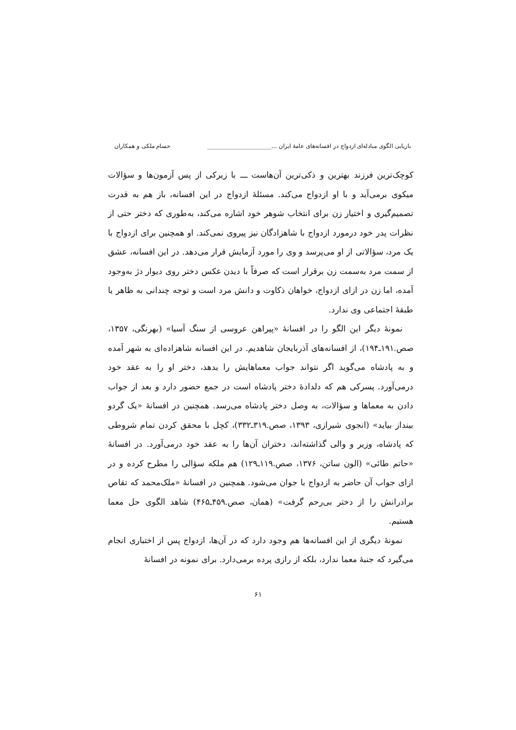بازیابی الگوی مبادله‌ای ازدواج در افسانه‌های عامۀ ایران ...______________________ حسام ملکی و همکاران
کوچک‌ترین فرزند بهترین و ذکی‌ترین آن‌هاست ـــ با زیرکی از پس آزمون‌ها و سؤالات میکوی برمی‌آید و با او ازدواج می‌کند. مسئلۀ ازدواج در این افسانه، باز هم به قدرت تصمیم‌گیری و اختیار زن برای انتخاب شوهر خود اشاره می‌کند، به‌طوری که دختر حتی از نظرات پدر خود درمورد ازدواج با شاهزادگان نیز پیروی نمی‌کند. او همچنین برای ازدواج با یک مرد، سؤالاتی از او می‌پرسد و وی را مورد آزمایش قرار می‌دهد. در این افسانه، عشق از سمت مرد به‌سمت زن برقرار است که صرفاً با دیدن عکس دختر روی دیوار دژ به‌وجود آمده، اما زن در ازای ازدواج، خواهان ذکاوت و دانش مرد است و توجه چندانی به ظاهر یا طبقۀ اجتماعی وی ندارد.
نمونۀ دیگر این الگو را در افسانۀ «پیراهن عروسی از سنگ آسیا» (بهرنگی، ۱۳۵۷، صص.۱۹۱ـ۱۹۴)، از افسانه‌های آذربایجان شاهدیم. در این افسانه شاهزاده‌ای به شهر آمده و به پادشاه می‌گوید اگر نتواند جواب معماهایش را بدهد، دختر او را به عقد خود درمی‌آورد. پسرکی هم که دلدادۀ دختر پادشاه است در جمع حضور دارد و بعد از جواب دادن به معماها و سؤالات، به وصل دختر پادشاه می‌رسد. همچنین در افسانۀ «یک گردو بینداز بیاید» (انجوی شیرازی، ۱۳۹۳، صص.۳۱۹ـ۳۳۲)، کچل با محقق کردن تمام شروطی که پادشاه، وزیر و والی گذاشته‌اند، دختران آن‌ها را به عقد خود درمی‌آورد. در افسانۀ «حاتم طائی» (الون ساتن، ۱۳۷۶، صص.۱۱۹ـ۱۲۹) هم ملکه سؤالی را مطرح کرده و در ازای جواب آن حاضر به ازدواج با جوان می‌شود. همچنین در افسانۀ «ملک‌محمد که تقاص برادرانش را از دختر بی‌رحم گرفت» (همان، صص.۴۵۹ـ۴۶۵) شاهد الگوی حل معما هستیم.
نمونۀ دیگری از این افسانه‌ها هم وجود دارد که در آن‌ها، ازدواج پس از اختباری انجام می‌گیرد که جنبۀ معما ندارد، بلکه از رازی پرده برمی‌دارد. برای نمونه در افسانۀ
۶۱